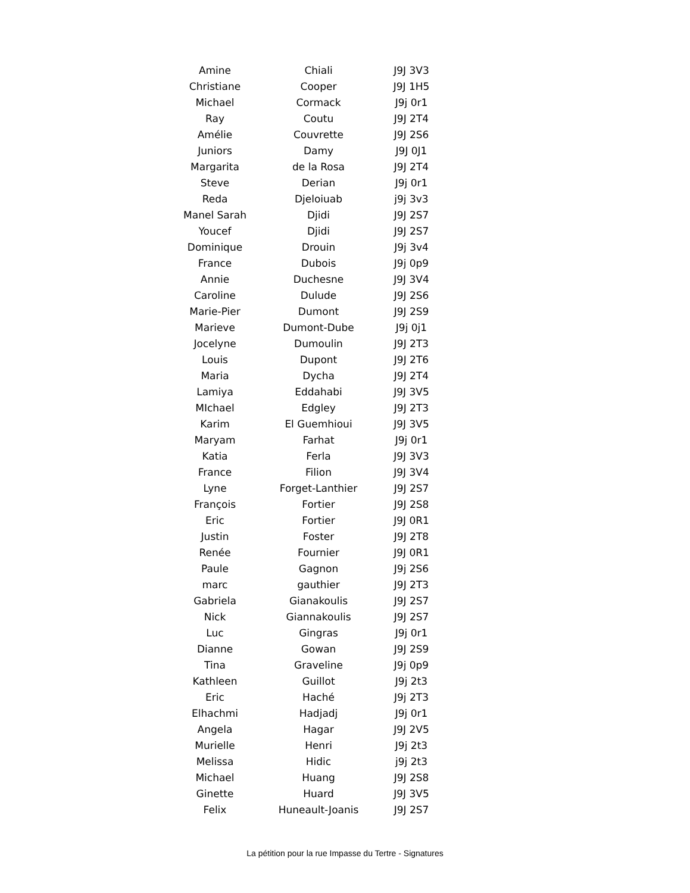| Amine | Chiali | J9J 3V3 |
| Christiane | Cooper | J9J 1H5 |
| Michael | Cormack | J9j 0r1 |
| Ray | Coutu | J9J 2T4 |
| Amélie | Couvrette | J9J 2S6 |
| Juniors | Damy | J9J 0J1 |
| Margarita | de la Rosa | J9J 2T4 |
| Steve | Derian | J9j 0r1 |
| Reda | Djeloiuab | j9j 3v3 |
| Manel Sarah | Djidi | J9J 2S7 |
| Youcef | Djidi | J9J 2S7 |
| Dominique | Drouin | J9j 3v4 |
| France | Dubois | J9j 0p9 |
| Annie | Duchesne | J9J 3V4 |
| Caroline | Dulude | J9J 2S6 |
| Marie-Pier | Dumont | J9J 2S9 |
| Marieve | Dumont-Dube | J9j 0j1 |
| Jocelyne | Dumoulin | J9J 2T3 |
| Louis | Dupont | J9J 2T6 |
| Maria | Dycha | J9J 2T4 |
| Lamiya | Eddahabi | J9J 3V5 |
| MIchael | Edgley | J9J 2T3 |
| Karim | El Guemhioui | J9J 3V5 |
| Maryam | Farhat | J9j 0r1 |
| Katia | Ferla | J9J 3V3 |
| France | Filion | J9J 3V4 |
| Lyne | Forget-Lanthier | J9J 2S7 |
| François | Fortier | J9J 2S8 |
| Eric | Fortier | J9J 0R1 |
| Justin | Foster | J9J 2T8 |
| Renée | Fournier | J9J 0R1 |
| Paule | Gagnon | J9j 2S6 |
| marc | gauthier | J9J 2T3 |
| Gabriela | Gianakoulis | J9J 2S7 |
| Nick | Giannakoulis | J9J 2S7 |
| Luc | Gingras | J9j 0r1 |
| Dianne | Gowan | J9J 2S9 |
| Tina | Graveline | J9j 0p9 |
| Kathleen | Guillot | J9j 2t3 |
| Eric | Haché | J9j 2T3 |
| Elhachmi | Hadjadj | J9j 0r1 |
| Angela | Hagar | J9J 2V5 |
| Murielle | Henri | J9j 2t3 |
| Melissa | Hidic | j9j 2t3 |
| Michael | Huang | J9J 2S8 |
| Ginette | Huard | J9J 3V5 |
| Felix | Huneault-Joanis | J9J 2S7 |
La pétition pour la rue Impasse du Tertre - Signatures